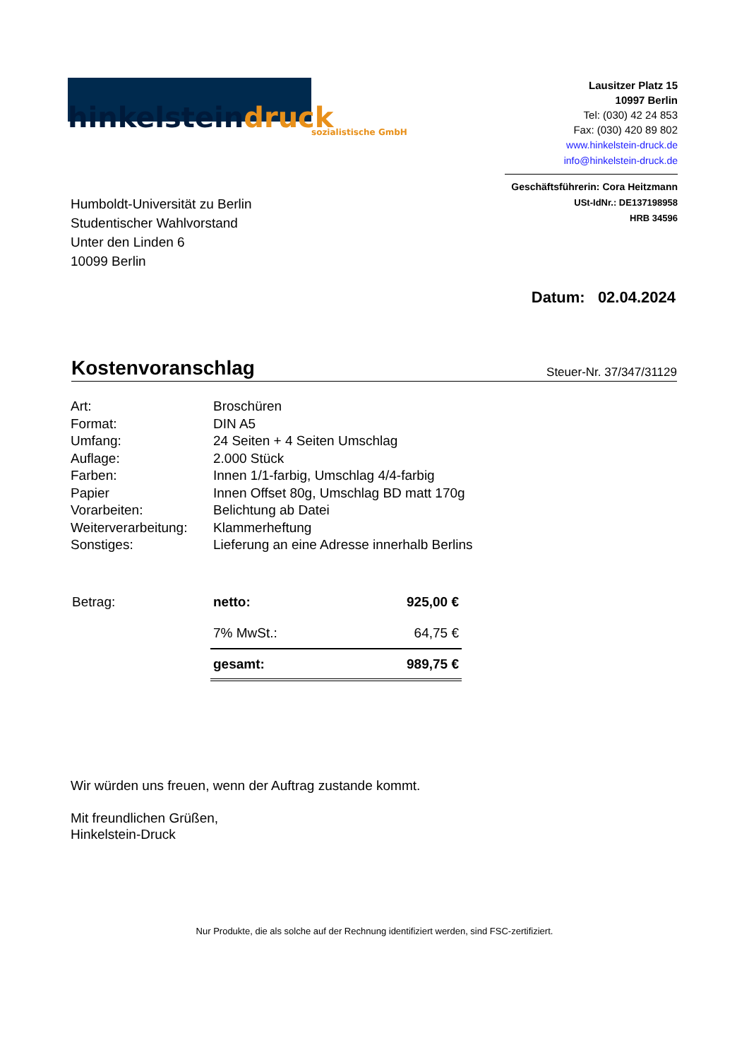hinkelstein druck sozialistische GmbH
Lausitzer Platz 15
10997 Berlin
Tel: (030) 42 24 853
Fax: (030) 420 89 802
www.hinkelstein-druck.de
info@hinkelstein-druck.de
Geschäftsführerin: Cora Heitzmann
USt-IdNr.: DE137198958
HRB 34596
Humboldt-Universität zu Berlin
Studentischer Wahlvorstand
Unter den Linden 6
10099 Berlin
Datum: 02.04.2024
Kostenvoranschlag
Steuer-Nr. 37/347/31129
| Art: | Broschüren |
| Format: | DIN A5 |
| Umfang: | 24 Seiten + 4 Seiten Umschlag |
| Auflage: | 2.000 Stück |
| Farben: | Innen 1/1-farbig, Umschlag 4/4-farbig |
| Papier | Innen Offset 80g, Umschlag BD matt 170g |
| Vorarbeiten: | Belichtung ab Datei |
| Weiterverarbeitung: | Klammerheftung |
| Sonstiges: | Lieferung an eine Adresse innerhalb Berlins |
| Betrag: | netto: | 925,00 € |
| | 7% MwSt.: | 64,75 € |
| | gesamt: | 989,75 € |
Wir würden uns freuen, wenn der Auftrag zustande kommt.
Mit freundlichen Grüßen,
Hinkelstein-Druck
Nur Produkte, die als solche auf der Rechnung identifiziert werden, sind FSC-zertifiziert.